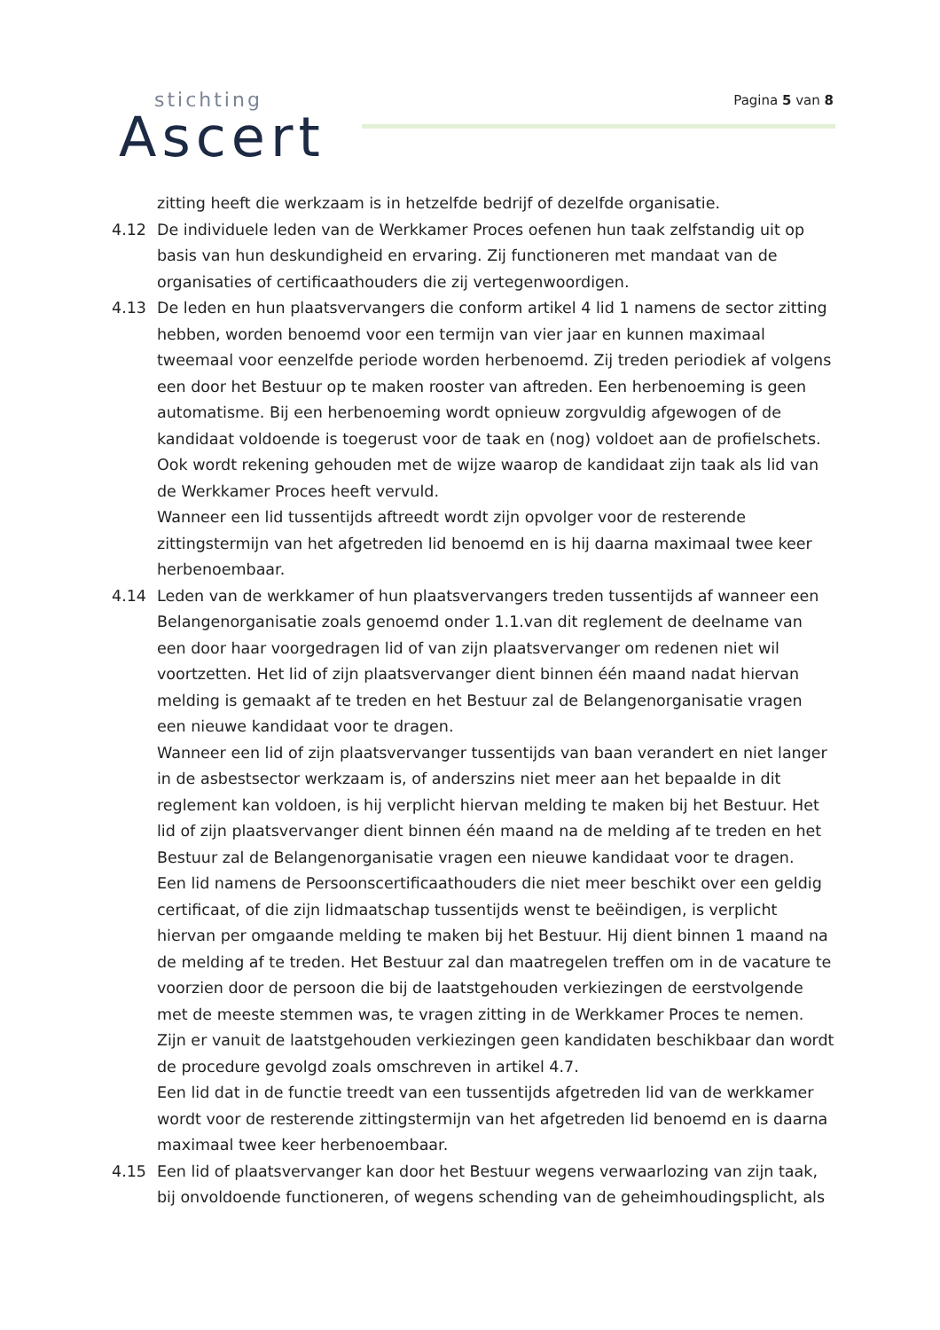stichting
Ascert
Pagina 5 van 8
zitting heeft die werkzaam is in hetzelfde bedrijf of dezelfde organisatie.
4.12 De individuele leden van de Werkkamer Proces oefenen hun taak zelfstandig uit op basis van hun deskundigheid en ervaring. Zij functioneren met mandaat van de organisaties of certificaathouders die zij vertegenwoordigen.
4.13 De leden en hun plaatsvervangers die conform artikel 4 lid 1 namens de sector zitting hebben, worden benoemd voor een termijn van vier jaar en kunnen maximaal tweemaal voor eenzelfde periode worden herbenoemd. Zij treden periodiek af volgens een door het Bestuur op te maken rooster van aftreden. Een herbenoeming is geen automatisme. Bij een herbenoeming wordt opnieuw zorgvuldig afgewogen of de kandidaat voldoende is toegerust voor de taak en (nog) voldoet aan de profielschets. Ook wordt rekening gehouden met de wijze waarop de kandidaat zijn taak als lid van de Werkkamer Proces heeft vervuld.
Wanneer een lid tussentijds aftreedt wordt zijn opvolger voor de resterende zittingstermijn van het afgetreden lid benoemd en is hij daarna maximaal twee keer herbenoembaar.
4.14 Leden van de werkkamer of hun plaatsvervangers treden tussentijds af wanneer een Belangenorganisatie zoals genoemd onder 1.1.van dit reglement de deelname van een door haar voorgedragen lid of van zijn plaatsvervanger om redenen niet wil voortzetten. Het lid of zijn plaatsvervanger dient binnen één maand nadat hiervan melding is gemaakt af te treden en het Bestuur zal de Belangenorganisatie vragen een nieuwe kandidaat voor te dragen.
Wanneer een lid of zijn plaatsvervanger tussentijds van baan verandert en niet langer in de asbestsector werkzaam is, of anderszins niet meer aan het bepaalde in dit reglement kan voldoen, is hij verplicht hiervan melding te maken bij het Bestuur. Het lid of zijn plaatsvervanger dient binnen één maand na de melding af te treden en het Bestuur zal de Belangenorganisatie vragen een nieuwe kandidaat voor te dragen.
Een lid namens de Persoonscertificaathouders die niet meer beschikt over een geldig certificaat, of die zijn lidmaatschap tussentijds wenst te beëindigen, is verplicht hiervan per omgaande melding te maken bij het Bestuur. Hij dient binnen 1 maand na de melding af te treden. Het Bestuur zal dan maatregelen treffen om in de vacature te voorzien door de persoon die bij de laatstgehouden verkiezingen de eerstvolgende met de meeste stemmen was, te vragen zitting in de Werkkamer Proces te nemen. Zijn er vanuit de laatstgehouden verkiezingen geen kandidaten beschikbaar dan wordt de procedure gevolgd zoals omschreven in artikel 4.7.
Een lid dat in de functie treedt van een tussentijds afgetreden lid van de werkkamer wordt voor de resterende zittingstermijn van het afgetreden lid benoemd en is daarna maximaal twee keer herbenoembaar.
4.15 Een lid of plaatsvervanger kan door het Bestuur wegens verwaarlozing van zijn taak, bij onvoldoende functioneren, of wegens schending van de geheimhoudingsplicht, als